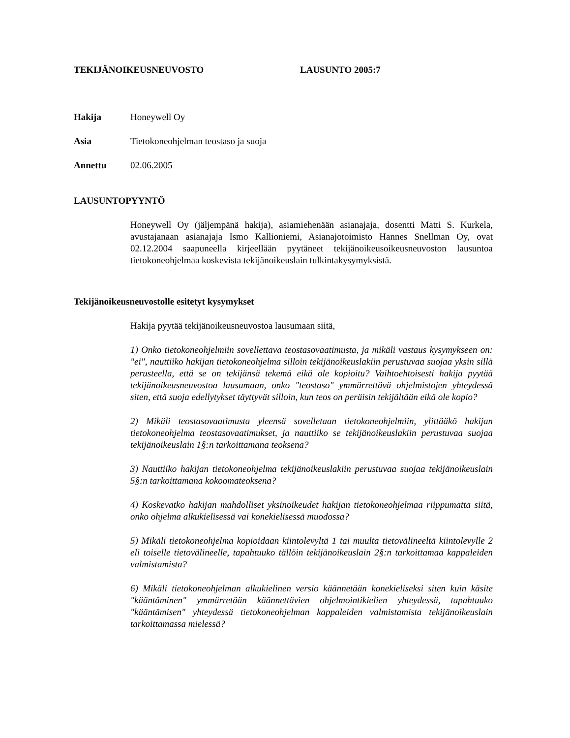TEKIJÄNOIKEUSNEUVOSTO LAUSUNTO 2005:7
Hakija Honeywell Oy
Asia Tietokoneohjelman teostaso ja suoja
Annettu 02.06.2005
LAUSUNTOPYYNTÖ
Honeywell Oy (jäljempänä hakija), asiamiehenään asianajaja, dosentti Matti S. Kurkela, avustajanaan asianajaja Ismo Kallioniemi, Asianajotoimisto Hannes Snellman Oy, ovat 02.12.2004 saapuneella kirjeellään pyytäneet tekijänoikeusoikeusneuvoston lausuntoa tietokoneohjelmaa koskevista tekijänoikeuslain tulkintakysymyksistä.
Tekijänoikeusneuvostolle esitetyt kysymykset
Hakija pyytää tekijänoikeusneuvostoa lausumaan siitä,
1) Onko tietokoneohjelmiin sovellettava teostasovaatimusta, ja mikäli vastaus kysymykseen on: "ei", nauttiiko hakijan tietokoneohjelma silloin tekijänoikeuslakiin perustuvaa suojaa yksin sillä perusteella, että se on tekijänsä tekemä eikä ole kopioitu? Vaihtoehtoisesti hakija pyytää tekijänoikeusneuvostoa lausumaan, onko "teostaso" ymmärrettävä ohjelmistojen yhteydessä siten, että suoja edellytykset täyttyvät silloin, kun teos on peräisin tekijältään eikä ole kopio?
2) Mikäli teostasovaatimusta yleensä sovelletaan tietokoneohjelmiin, ylittääkö hakijan tietokoneohjelma teostasovaatimukset, ja nauttiiko se tekijänoikeuslakiin perustuvaa suojaa tekijänoikeuslain 1§:n tarkoittamana teoksena?
3) Nauttiiko hakijan tietokoneohjelma tekijänoikeuslakiin perustuvaa suojaa tekijänoikeuslain 5§:n tarkoittamana kokoomateoksena?
4) Koskevatko hakijan mahdolliset yksinoikeudet hakijan tietokoneohjelmaa riippumatta siitä, onko ohjelma alkukielisessä vai konekielisessä muodossa?
5) Mikäli tietokoneohjelma kopioidaan kiintolevyltä 1 tai muulta tietovälineeltä kiintolevylle 2 eli toiselle tietovälineelle, tapahtuuko tällöin tekijänoikeuslain 2§:n tarkoittamaa kappaleiden valmistamista?
6) Mikäli tietokoneohjelman alkukielinen versio käännetään konekieliseksi siten kuin käsite "kääntäminen" ymmärretään käännettävien ohjelmointikielien yhteydessä, tapahtuuko "kääntämisen" yhteydessä tietokoneohjelman kappaleiden valmistamista tekijänoikeuslain tarkoittamassa mielessä?